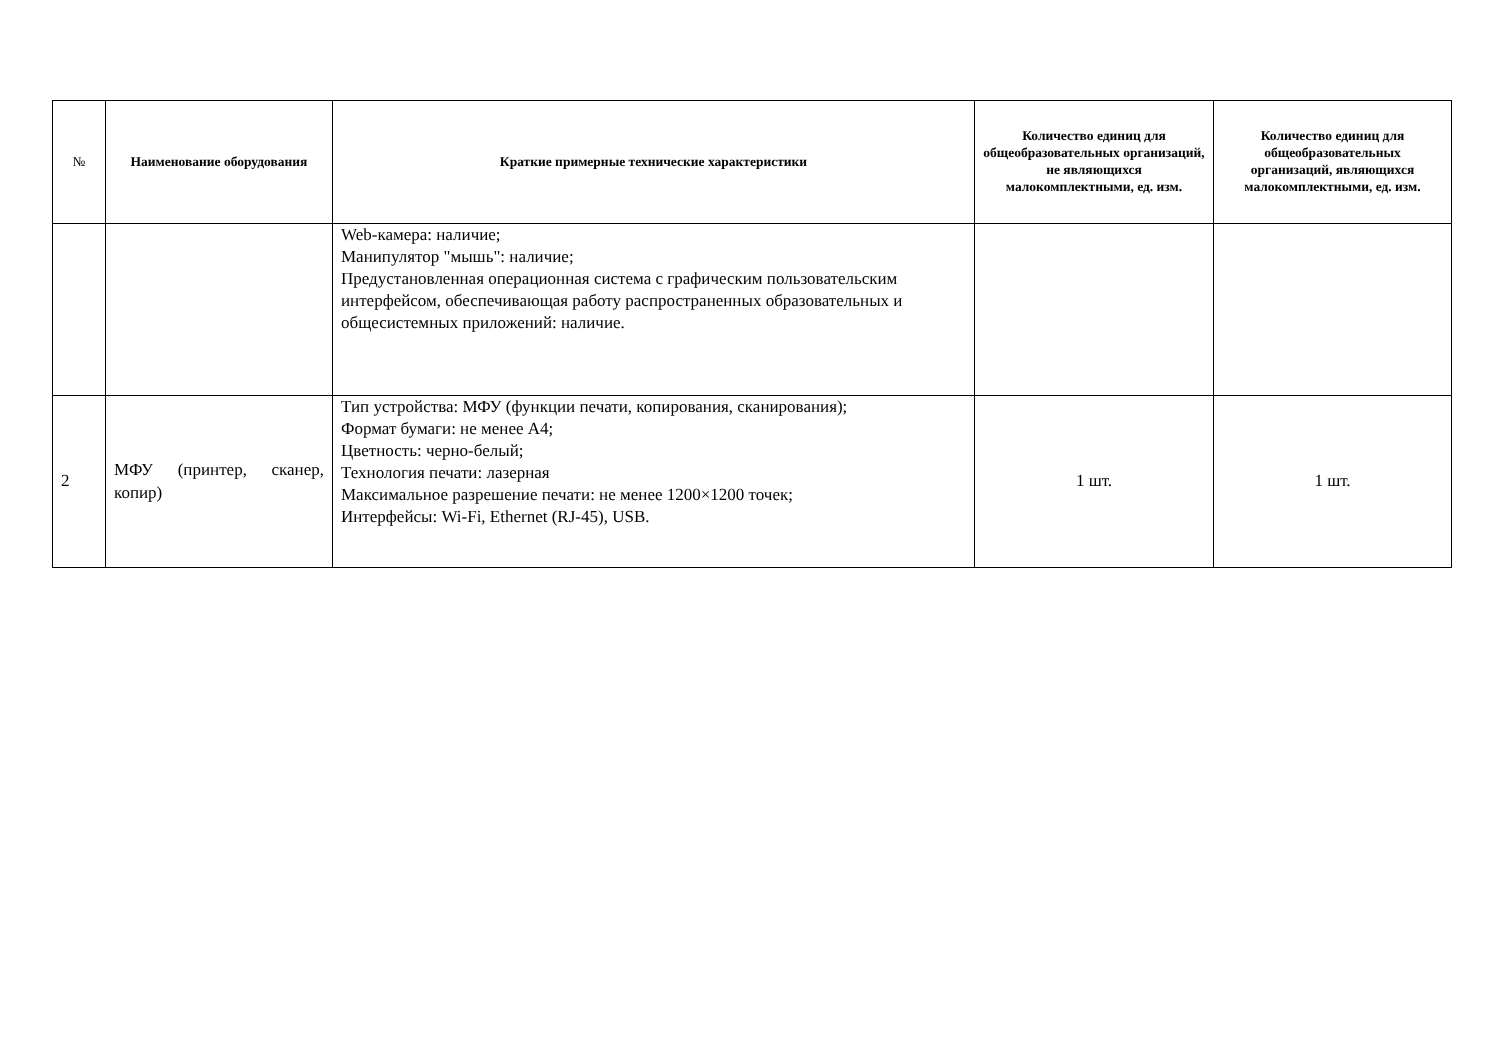| № | Наименование оборудования | Краткие примерные технические характеристики | Количество единиц для общеобразовательных организаций, не являющихся малокомплектными, ед. изм. | Количество единиц для общеобразовательных организаций, являющихся малокомплектными, ед. изм. |
| --- | --- | --- | --- | --- |
| | | Web-камера: наличие; Манипулятор "мышь": наличие; Предустановленная операционная система с графическим пользовательским интерфейсом, обеспечивающая работу распространенных образовательных и общесистемных приложений: наличие. | | |
| 2 | МФУ (принтер, сканер, копир) | Тип устройства: МФУ (функции печати, копирования, сканирования); Формат бумаги: не менее А4; Цветность: черно-белый; Технология печати: лазерная Максимальное разрешение печати: не менее 1200×1200 точек; Интерфейсы: Wi-Fi, Ethernet (RJ-45), USB. | 1 шт. | 1 шт. |